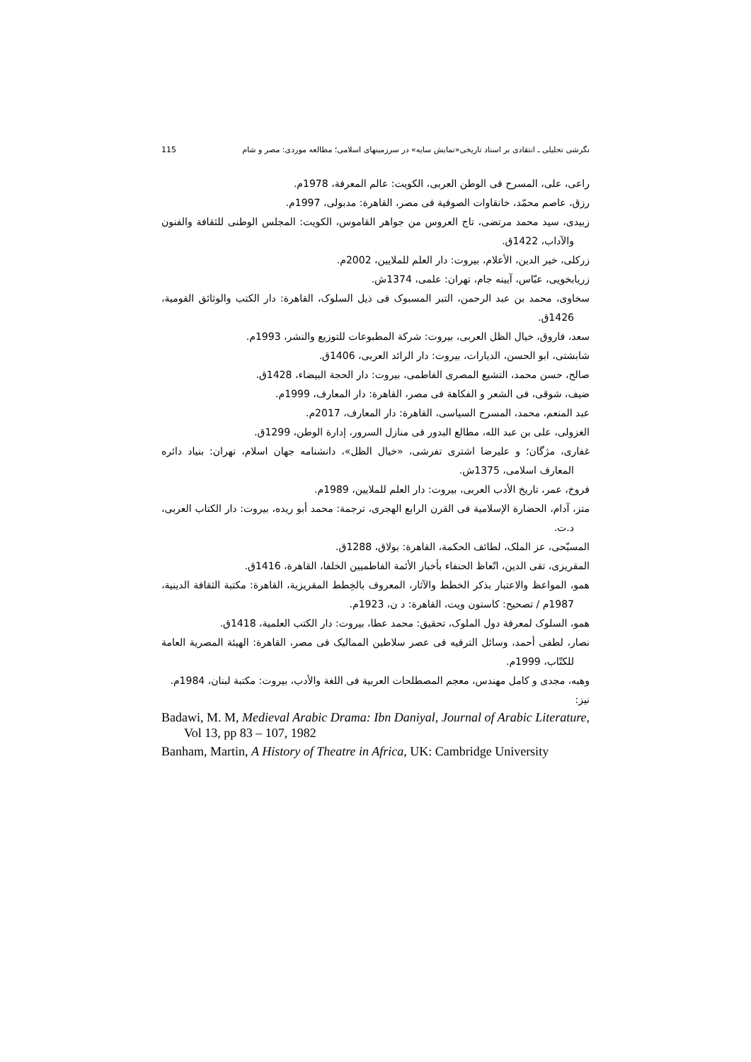نگرشی تحلیلی ـ انتقادی بر اسناد تاریخی«نمایش سایه» در سرزمینهای اسلامی؛ مطالعه موردی: مصر و شام 115
راعی، علی، المسرح فی الوطن العربی، الکویت: عالم المعرفة، 1978م.
رزق، عاصم محمّد، خانقاوات الصوفیة فی مصر، القاهرة: مدبولی، 1997م.
زبیدی، سید محمد مرتضی، تاج العروس من جواهر القاموس، الکویت: المجلس الوطنی للثقافة والفنون والآداب، 1422ق.
زرکلی، خیر الدین، الأعلام، بیروت: دار العلم للملایین، 2002م.
زریابخویی، عبّاس، آیینه جام، تهران: علمی، 1374ش.
سخاوی، محمد بن عبد الرحمن، التبر المسبوک فی ذیل السلوک، القاهرة: دار الکتب والوثائق القومیة، 1426ق.
سعد، فاروق، خیال الظل العربی، بیروت: شرکة المطبوعات للتوزیع والنشر، 1993م.
شابشتی، ابو الحسن، الدیارات، بیروت: دار الرائد العربی، 1406ق.
صالح، حسن محمد، التشیع المصری الفاطمی، بیروت: دار الحجة البیضاء، 1428ق.
ضیف، شوقی، فی الشعر و الفکاهة فی مصر، القاهرة: دار المعارف، 1999م.
عبد المنعم، محمد، المسرح السیاسی، القاهرة: دار المعارف، 2017م.
الغزولی، علی بن عبد الله، مطالع البدور فی منازل السرور، إدارة الوطن، 1299ق.
غفاری، مژگان؛ و علیرضا اشتری تفرشی، «خیال الظل»، دانشنامه جهان اسلام، تهران: بنیاد دائره المعارف اسلامی، 1375ش.
فروخ، عمر، تاریخ الأدب العربی، بیروت: دار العلم للملایین، 1989م.
متز، آدام، الحضارة الإسلامیة فی القرن الرابع الهجری، ترجمة: محمد أبو ریده، بیروت: دار الکتاب العربی، د.ت.
المسبّحی، عز الملک، لطائف الحکمة، القاهرة: بولاق، 1288ق.
المقریزی، تقی الدین، اتّعاظ الحنفاء بأخبار الأئمة الفاطمیین الخلفا، القاهرة، 1416ق.
همو، المواعظ والاعتبار بذکر الخطط والآثار، المعروف بالخِطط المقریزیة، القاهرة: مکتبة الثقافة الدینیة، 1987م / تصحیح: کاستون ویت، القاهرة: د ن، 1923م.
همو، السلوک لمعرفة دول الملوک، تحقیق: محمد عطا، بیروت: دار الکتب العلمیة، 1418ق.
نصار، لطفی أحمد، وسائل الترفیه فی عصر سلاطین الممالیک فی مصر، القاهرة: الهیئة المصریة العامة للکتّاب، 1999م.
وهبه، مجدی و کامل مهندس، معجم المصطلحات العربیة فی اللغة والأدب، بیروت: مکتبة لبنان، 1984م.
نیز:
Badawi, M. M, Medieval Arabic Drama: Ibn Daniyal, Journal of Arabic Literature, Vol 13, pp 83 – 107, 1982
Banham, Martin, A History of Theatre in Africa, UK: Cambridge University